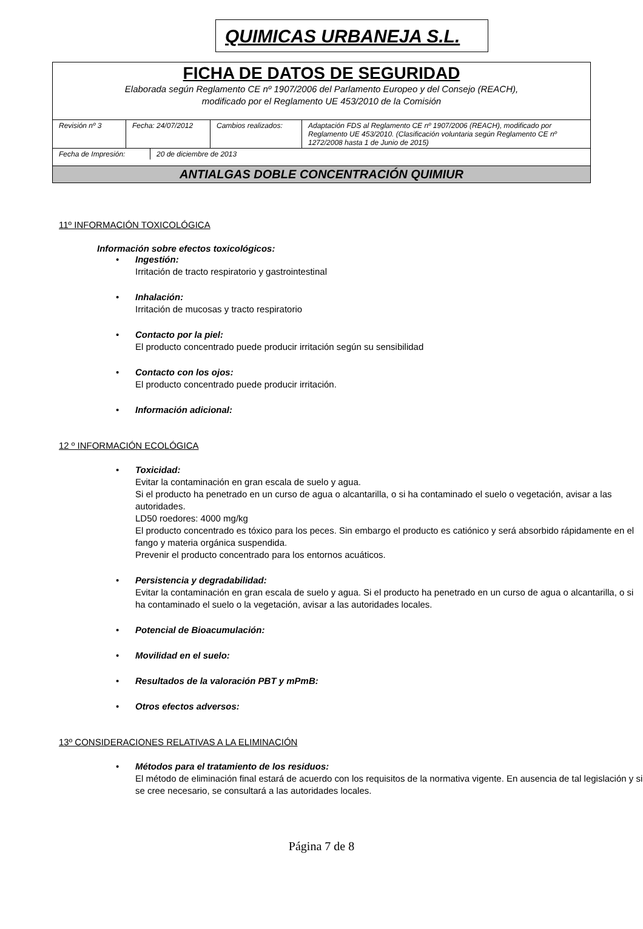QUIMICAS URBANEJA S.L.
FICHA DE DATOS DE SEGURIDAD
Elaborada según Reglamento CE nº 1907/2006 del Parlamento Europeo y del Consejo (REACH),
modificado por el Reglamento UE 453/2010 de la Comisión
| Revisión nº 3 | Fecha: 24/07/2012 | Cambios realizados: | Adaptación FDS al Reglamento CE nº 1907/2006 (REACH), modificado por Reglamento UE 453/2010. (Clasificación voluntaria según Reglamento CE nº 1272/2008 hasta 1 de Junio de 2015) |
| Fecha de Impresión: | 20 de diciembre de 2013 |
ANTIALGAS DOBLE CONCENTRACIÓN QUIMIUR
11º INFORMACIÓN TOXICOLÓGICA
Información sobre efectos toxicológicos:
• Ingestión:
Irritación de tracto respiratorio y gastrointestinal
• Inhalación:
Irritación de mucosas y tracto respiratorio
• Contacto por la piel:
El producto concentrado puede producir irritación según su sensibilidad
• Contacto con los ojos:
El producto concentrado puede producir irritación.
• Información adicional:
12 º INFORMACIÓN ECOLÓGICA
• Toxicidad:
Evitar la contaminación en gran escala de suelo y agua.
Si el producto ha penetrado en un curso de agua o alcantarilla, o si ha contaminado el suelo o vegetación, avisar a las autoridades.
LD50 roedores: 4000 mg/kg
El producto concentrado es tóxico para los peces. Sin embargo el producto es catiónico y será absorbido rápidamente en el fango y materia orgánica suspendida.
Prevenir el producto concentrado para los entornos acuáticos.
• Persistencia y degradabilidad:
Evitar la contaminación en gran escala de suelo y agua. Si el producto ha penetrado en un curso de agua o alcantarilla, o si ha contaminado el suelo o la vegetación, avisar a las autoridades locales.
• Potencial de Bioacumulación:
• Movilidad en el suelo:
• Resultados de la valoración PBT y mPmB:
• Otros efectos adversos:
13º CONSIDERACIONES RELATIVAS A LA ELIMINACIÓN
• Métodos para el tratamiento de los residuos:
El método de eliminación final estará de acuerdo con los requisitos de la normativa vigente. En ausencia de tal legislación y si se cree necesario, se consultará a las autoridades locales.
Página 7 de 8